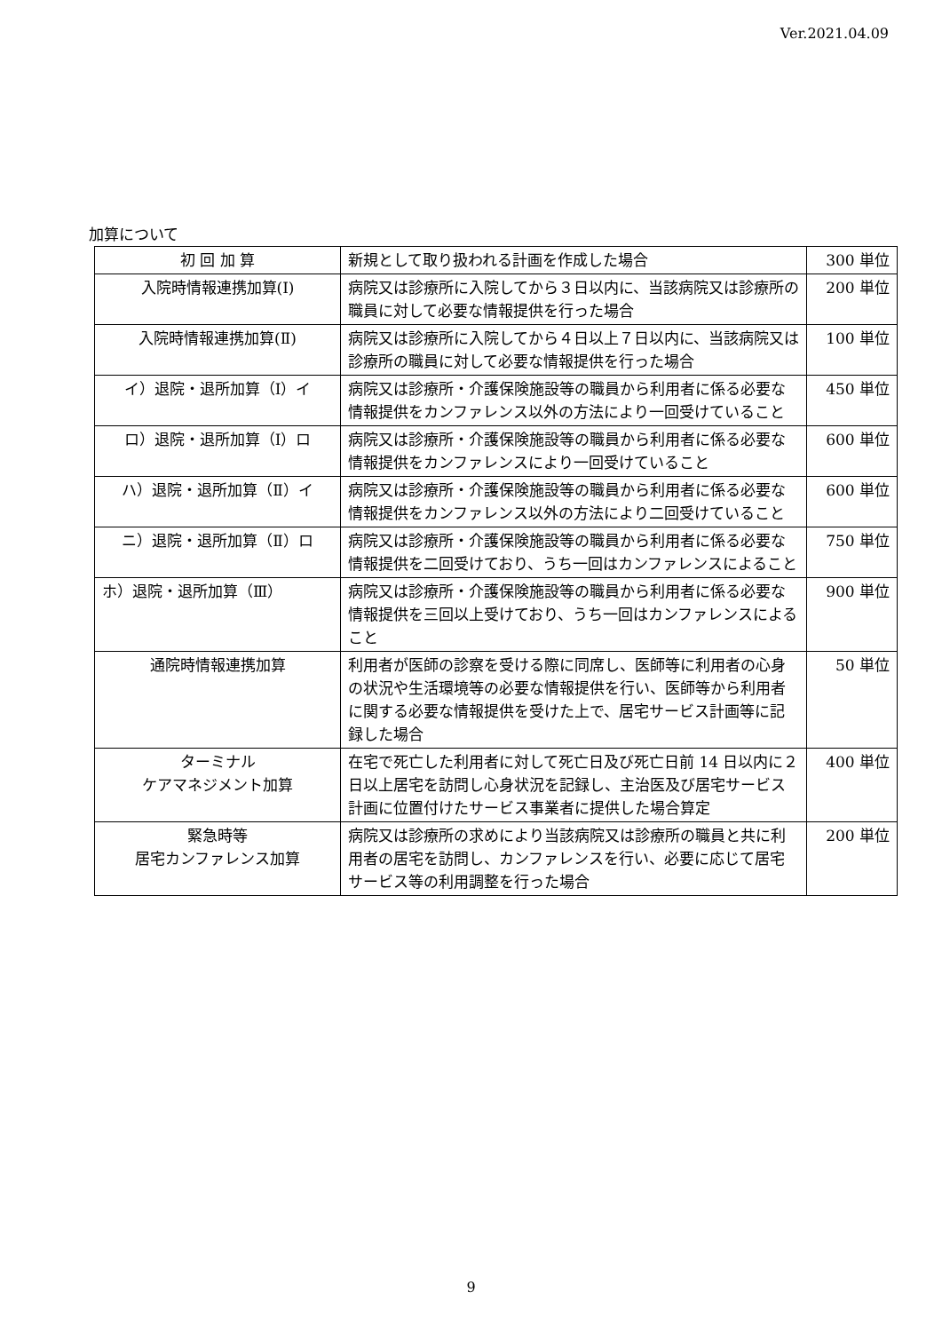Ver.2021.04.09
加算について
| 初 回 加 算 | 新規として取り扱われる計画を作成した場合 | 300 単位 |
| 入院時情報連携加算(Ⅰ) | 病院又は診療所に入院してから３日以内に、当該病院又は診療所の職員に対して必要な情報提供を行った場合 | 200 単位 |
| 入院時情報連携加算(Ⅱ) | 病院又は診療所に入院してから４日以上７日以内に、当該病院又は診療所の職員に対して必要な情報提供を行った場合 | 100 単位 |
| イ）退院・退所加算（Ⅰ）イ | 病院又は診療所・介護保険施設等の職員から利用者に係る必要な情報提供をカンファレンス以外の方法により一回受けていること | 450 単位 |
| ロ）退院・退所加算（Ⅰ）ロ | 病院又は診療所・介護保険施設等の職員から利用者に係る必要な情報提供をカンファレンスにより一回受けていること | 600 単位 |
| ハ）退院・退所加算（Ⅱ）イ | 病院又は診療所・介護保険施設等の職員から利用者に係る必要な情報提供をカンファレンス以外の方法により二回受けていること | 600 単位 |
| ニ）退院・退所加算（Ⅱ）ロ | 病院又は診療所・介護保険施設等の職員から利用者に係る必要な情報提供を二回受けており、うち一回はカンファレンスによること | 750 単位 |
| ホ）退院・退所加算（Ⅲ） | 病院又は診療所・介護保険施設等の職員から利用者に係る必要な情報提供を三回以上受けており、うち一回はカンファレンスによること | 900 単位 |
| 通院時情報連携加算 | 利用者が医師の診察を受ける際に同席し、医師等に利用者の心身の状況や生活環境等の必要な情報提供を行い、医師等から利用者に関する必要な情報提供を受けた上で、居宅サービス計画等に記録した場合 | 50 単位 |
| ターミナル ケアマネジメント加算 | 在宅で死亡した利用者に対して死亡日及び死亡日前 14 日以内に２日以上居宅を訪問し心身状況を記録し、主治医及び居宅サービス計画に位置付けたサービス事業者に提供した場合算定 | 400 単位 |
| 緊急時等 居宅カンファレンス加算 | 病院又は診療所の求めにより当該病院又は診療所の職員と共に利用者の居宅を訪問し、カンファレンスを行い、必要に応じて居宅サービス等の利用調整を行った場合 | 200 単位 |
9